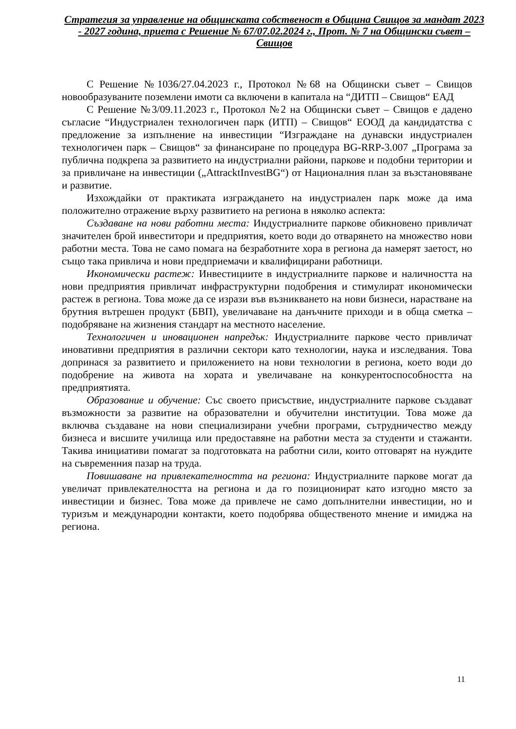Стратегия за управление на общинската собственост в Община Свищов за мандат 2023 - 2027 година, приета с Решение № 67/07.02.2024 г., Прот. № 7 на Общински съвет – Свищов
С Решение №1036/27.04.2023 г., Протокол №68 на Общински съвет – Свищов новообразуваните поземлени имоти са включени в капитала на “ДИТП – Свищов“ ЕАД
С Решение №3/09.11.2023 г., Протокол №2 на Общински съвет – Свищов е дадено съгласие “Индустриален технологичен парк (ИТП) – Свищов“ ЕООД да кандидатства с предложение за изпълнение на инвестиции “Изграждане на дунавски индустриален технологичен парк – Свищов“ за финансиране по процедура BG-RRP-3.007 „Програма за публична подкрепа за развитието на индустриални райони, паркове и подобни територии и за привличане на инвестиции („AttracktInvestBG“) от Националния план за възстановяване и развитие.
Изхождайки от практиката изграждането на индустриален парк може да има положително отражение върху развитието на региона в няколко аспекта:
Създаване на нови работни места: Индустриалните паркове обикновено привличат значителен брой инвеститори и предприятия, което води до отварянето на множество нови работни места. Това не само помага на безработните хора в региона да намерят заетост, но също така привлича и нови предприемачи и квалифицирани работници.
Икономически растеж: Инвестициите в индустриалните паркове и наличността на нови предприятия привличат инфраструктурни подобрения и стимулират икономически растеж в региона. Това може да се изрази във възникването на нови бизнеси, нарастване на брутния вътрешен продукт (БВП), увеличаване на данъчните приходи и в обща сметка – подобряване на жизнения стандарт на местното население.
Технологичен и иновационен напредък: Индустриалните паркове често привличат иновативни предприятия в различни сектори като технологии, наука и изследвания. Това допринася за развитието и приложението на нови технологии в региона, което води до подобрение на живота на хората и увеличаване на конкурентоспособността на предприятията.
Образование и обучение: Със своето присъствие, индустриалните паркове създават възможности за развитие на образователни и обучителни институции. Това може да включва създаване на нови специализирани учебни програми, сътрудничество между бизнеса и висшите училища или предоставяне на работни места за студенти и стажанти. Такива инициативи помагат за подготовката на работни сили, които отговарят на нуждите на съвременния пазар на труда.
Повишаване на привлекателността на региона: Индустриалните паркове могат да увеличат привлекателността на региона и да го позиционират като изгодно място за инвестиции и бизнес. Това може да привлече не само допълнителни инвестиции, но и туризъм и международни контакти, което подобрява общественото мнение и имиджа на региона.
11